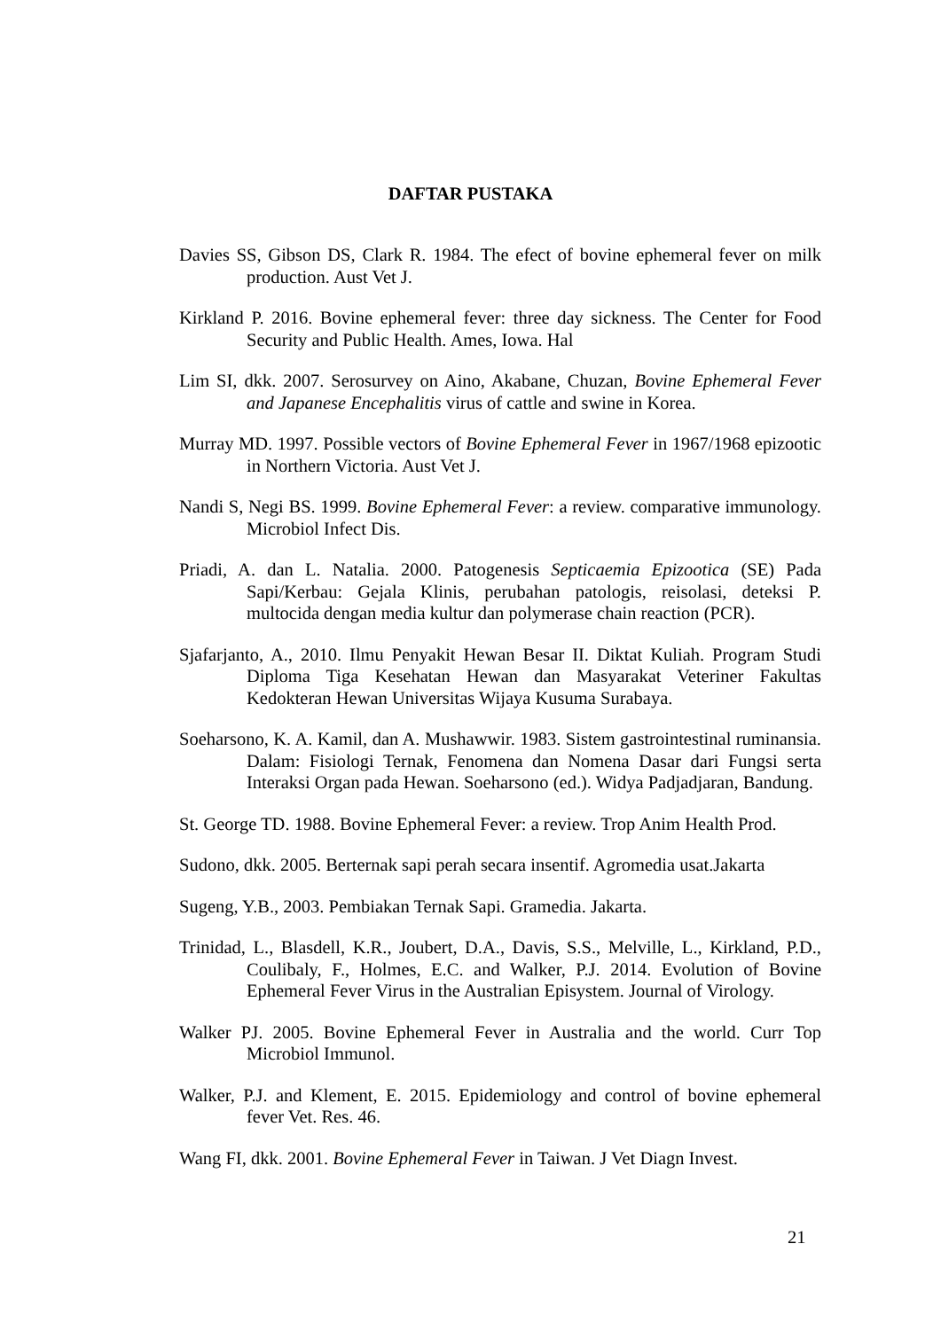DAFTAR PUSTAKA
Davies SS, Gibson DS, Clark R. 1984. The efect of bovine ephemeral fever on milk production. Aust Vet J.
Kirkland P. 2016. Bovine ephemeral fever: three day sickness. The Center for Food Security and Public Health. Ames, Iowa. Hal
Lim SI, dkk. 2007. Serosurvey on Aino, Akabane, Chuzan, Bovine Ephemeral Fever and Japanese Encephalitis virus of cattle and swine in Korea.
Murray MD. 1997. Possible vectors of Bovine Ephemeral Fever in 1967/1968 epizootic in Northern Victoria. Aust Vet J.
Nandi S, Negi BS. 1999. Bovine Ephemeral Fever: a review. comparative immunology. Microbiol Infect Dis.
Priadi, A. dan L. Natalia. 2000. Patogenesis Septicaemia Epizootica (SE) Pada Sapi/Kerbau: Gejala Klinis, perubahan patologis, reisolasi, deteksi P. multocida dengan media kultur dan polymerase chain reaction (PCR).
Sjafarjanto, A., 2010. Ilmu Penyakit Hewan Besar II. Diktat Kuliah. Program Studi Diploma Tiga Kesehatan Hewan dan Masyarakat Veteriner Fakultas Kedokteran Hewan Universitas Wijaya Kusuma Surabaya.
Soeharsono, K. A. Kamil, dan A. Mushawwir. 1983. Sistem gastrointestinal ruminansia. Dalam: Fisiologi Ternak, Fenomena dan Nomena Dasar dari Fungsi serta Interaksi Organ pada Hewan. Soeharsono (ed.). Widya Padjadjaran, Bandung.
St. George TD. 1988. Bovine Ephemeral Fever: a review. Trop Anim Health Prod.
Sudono, dkk. 2005. Berternak sapi perah secara insentif. Agromedia usat.Jakarta
Sugeng, Y.B., 2003. Pembiakan Ternak Sapi. Gramedia. Jakarta.
Trinidad, L., Blasdell, K.R., Joubert, D.A., Davis, S.S., Melville, L., Kirkland, P.D., Coulibaly, F., Holmes, E.C. and Walker, P.J. 2014. Evolution of Bovine Ephemeral Fever Virus in the Australian Episystem. Journal of Virology.
Walker PJ. 2005. Bovine Ephemeral Fever in Australia and the world. Curr Top Microbiol Immunol.
Walker, P.J. and Klement, E. 2015. Epidemiology and control of bovine ephemeral fever Vet. Res. 46.
Wang FI, dkk. 2001. Bovine Ephemeral Fever in Taiwan. J Vet Diagn Invest.
21